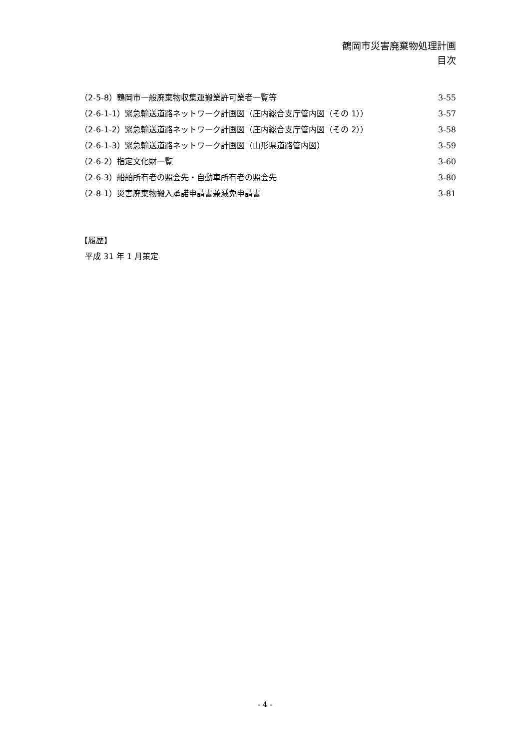鶴岡市災害廃棄物処理計画
目次
（2-5-8）鶴岡市一般廃棄物収集運搬業許可業者一覧等 3-55
（2-6-1-1）緊急輸送道路ネットワーク計画図（庄内総合支庁管内図（その 1）） 3-57
（2-6-1-2）緊急輸送道路ネットワーク計画図（庄内総合支庁管内図（その 2）） 3-58
（2-6-1-3）緊急輸送道路ネットワーク計画図（山形県道路管内図） 3-59
（2-6-2）指定文化財一覧 3-60
（2-6-3）船舶所有者の照会先・自動車所有者の照会先 3-80
（2-8-1）災害廃棄物搬入承諾申請書兼減免申請書 3-81
【履歴】
平成 31 年 1 月策定
- 4 -